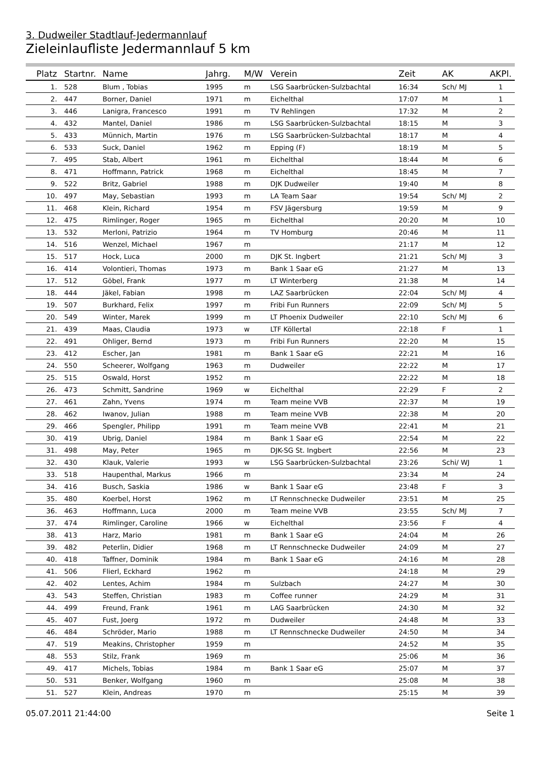3. Dudweiler Stadtlauf-Jedermannlauf
Zieleinlaufliste Jedermannlauf 5 km
| Platz | Startnr. | Name | Jahrg. | M/W | Verein | Zeit | AK | AKPl. |
| --- | --- | --- | --- | --- | --- | --- | --- | --- |
| 1. | 528 | Blum , Tobias | 1995 | m | LSG Saarbrücken-Sulzbachtal | 16:34 | Sch/ MJ | 1 |
| 2. | 447 | Borner, Daniel | 1971 | m | Eichelthal | 17:07 | M | 1 |
| 3. | 446 | Lanigra, Francesco | 1991 | m | TV Rehlingen | 17:32 | M | 2 |
| 4. | 432 | Mantel, Daniel | 1986 | m | LSG Saarbrücken-Sulzbachtal | 18:15 | M | 3 |
| 5. | 433 | Münnich, Martin | 1976 | m | LSG Saarbrücken-Sulzbachtal | 18:17 | M | 4 |
| 6. | 533 | Suck, Daniel | 1962 | m | Epping (F) | 18:19 | M | 5 |
| 7. | 495 | Stab, Albert | 1961 | m | Eichelthal | 18:44 | M | 6 |
| 8. | 471 | Hoffmann, Patrick | 1968 | m | Eichelthal | 18:45 | M | 7 |
| 9. | 522 | Britz, Gabriel | 1988 | m | DJK Dudweiler | 19:40 | M | 8 |
| 10. | 497 | May, Sebastian | 1993 | m | LA Team Saar | 19:54 | Sch/ MJ | 2 |
| 11. | 468 | Klein, Richard | 1954 | m | FSV Jägersburg | 19:59 | M | 9 |
| 12. | 475 | Rimlinger, Roger | 1965 | m | Eichelthal | 20:20 | M | 10 |
| 13. | 532 | Merloni, Patrizio | 1964 | m | TV Homburg | 20:46 | M | 11 |
| 14. | 516 | Wenzel, Michael | 1967 | m | | 21:17 | M | 12 |
| 15. | 517 | Hock, Luca | 2000 | m | DJK St. Ingbert | 21:21 | Sch/ MJ | 3 |
| 16. | 414 | Volontieri, Thomas | 1973 | m | Bank 1 Saar eG | 21:27 | M | 13 |
| 17. | 512 | Göbel, Frank | 1977 | m | LT Winterberg | 21:38 | M | 14 |
| 18. | 444 | Jäkel, Fabian | 1998 | m | LAZ Saarbrücken | 22:04 | Sch/ MJ | 4 |
| 19. | 507 | Burkhard, Felix | 1997 | m | Fribi Fun Runners | 22:09 | Sch/ MJ | 5 |
| 20. | 549 | Winter, Marek | 1999 | m | LT Phoenix Dudweiler | 22:10 | Sch/ MJ | 6 |
| 21. | 439 | Maas, Claudia | 1973 | w | LTF Köllertal | 22:18 | F | 1 |
| 22. | 491 | Ohliger, Bernd | 1973 | m | Fribi Fun Runners | 22:20 | M | 15 |
| 23. | 412 | Escher, Jan | 1981 | m | Bank 1 Saar eG | 22:21 | M | 16 |
| 24. | 550 | Scheerer, Wolfgang | 1963 | m | Dudweiler | 22:22 | M | 17 |
| 25. | 515 | Oswald, Horst | 1952 | m | | 22:22 | M | 18 |
| 26. | 473 | Schmitt, Sandrine | 1969 | w | Eichelthal | 22:29 | F | 2 |
| 27. | 461 | Zahn, Yvens | 1974 | m | Team meine VVB | 22:37 | M | 19 |
| 28. | 462 | Iwanov, Julian | 1988 | m | Team meine VVB | 22:38 | M | 20 |
| 29. | 466 | Spengler, Philipp | 1991 | m | Team meine VVB | 22:41 | M | 21 |
| 30. | 419 | Ubrig, Daniel | 1984 | m | Bank 1 Saar eG | 22:54 | M | 22 |
| 31. | 498 | May, Peter | 1965 | m | DJK-SG St. Ingbert | 22:56 | M | 23 |
| 32. | 430 | Klauk, Valerie | 1993 | w | LSG Saarbrücken-Sulzbachtal | 23:26 | Schi/ WJ | 1 |
| 33. | 518 | Haupenthal, Markus | 1966 | m | | 23:34 | M | 24 |
| 34. | 416 | Busch, Saskia | 1986 | w | Bank 1 Saar eG | 23:48 | F | 3 |
| 35. | 480 | Koerbel, Horst | 1962 | m | LT Rennschnecke Dudweiler | 23:51 | M | 25 |
| 36. | 463 | Hoffmann, Luca | 2000 | m | Team meine VVB | 23:55 | Sch/ MJ | 7 |
| 37. | 474 | Rimlinger, Caroline | 1966 | w | Eichelthal | 23:56 | F | 4 |
| 38. | 413 | Harz, Mario | 1981 | m | Bank 1 Saar eG | 24:04 | M | 26 |
| 39. | 482 | Peterlin, Didier | 1968 | m | LT Rennschnecke Dudweiler | 24:09 | M | 27 |
| 40. | 418 | Taffner, Dominik | 1984 | m | Bank 1 Saar eG | 24:16 | M | 28 |
| 41. | 506 | Flierl, Eckhard | 1962 | m | | 24:18 | M | 29 |
| 42. | 402 | Lentes, Achim | 1984 | m | Sulzbach | 24:27 | M | 30 |
| 43. | 543 | Steffen, Christian | 1983 | m | Coffee runner | 24:29 | M | 31 |
| 44. | 499 | Freund, Frank | 1961 | m | LAG Saarbrücken | 24:30 | M | 32 |
| 45. | 407 | Fust, Joerg | 1972 | m | Dudweiler | 24:48 | M | 33 |
| 46. | 484 | Schröder, Mario | 1988 | m | LT Rennschnecke Dudweiler | 24:50 | M | 34 |
| 47. | 519 | Meakins, Christopher | 1959 | m | | 24:52 | M | 35 |
| 48. | 553 | Stilz, Frank | 1969 | m | | 25:06 | M | 36 |
| 49. | 417 | Michels, Tobias | 1984 | m | Bank 1 Saar eG | 25:07 | M | 37 |
| 50. | 531 | Benker, Wolfgang | 1960 | m | | 25:08 | M | 38 |
| 51. | 527 | Klein, Andreas | 1970 | m | | 25:15 | M | 39 |
05.07.2011 21:44:00 Seite 1